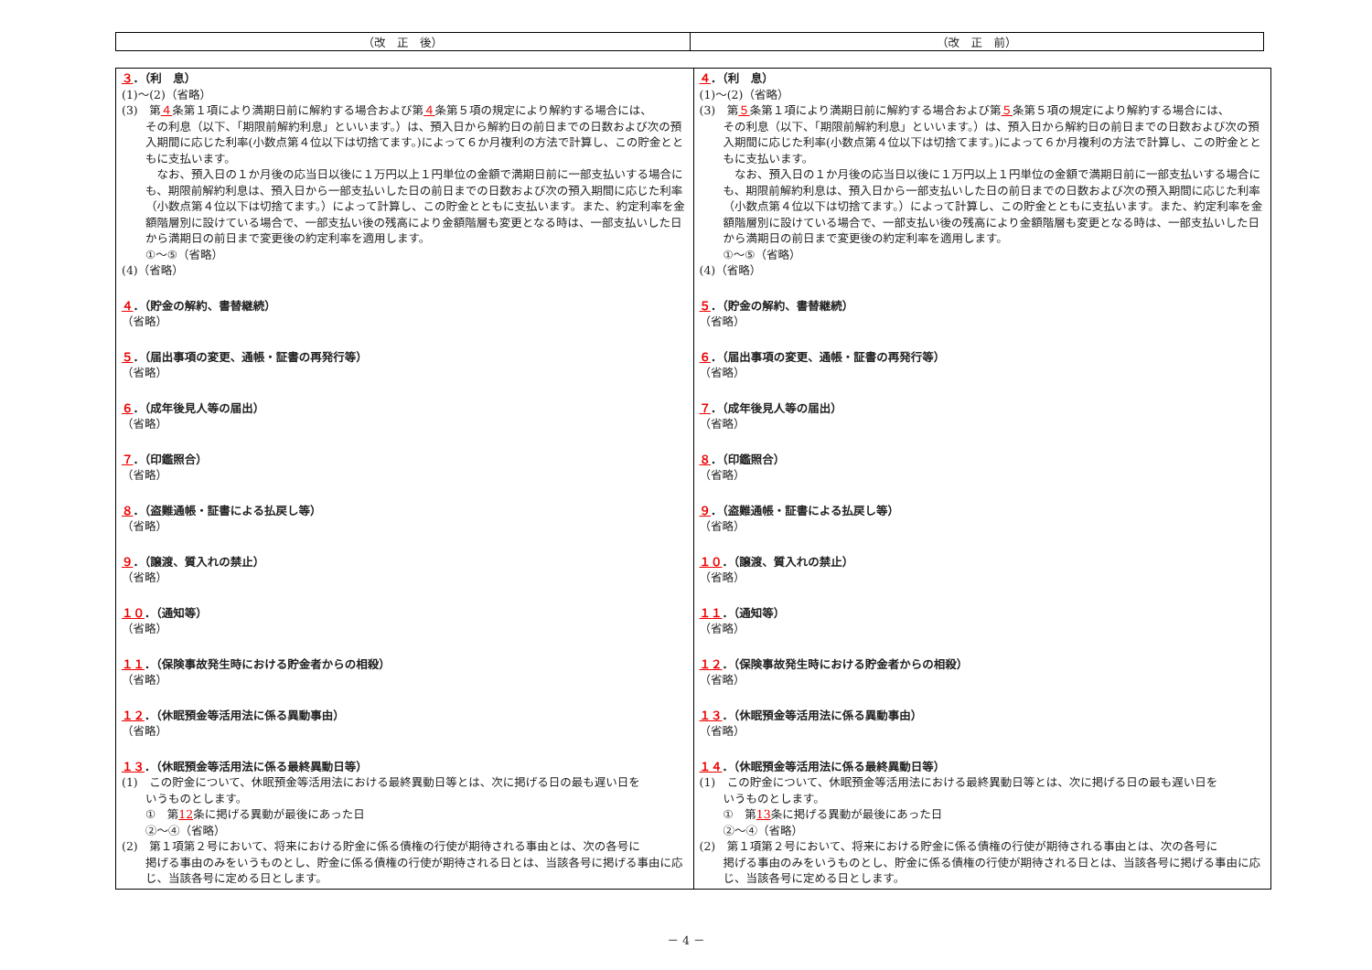| （改 正 後） | （改 正 前） |
| ３ ．（利 息） (1)～(2)（省略） (3) 第 ４ 条第１項により満期日前に解約する場合および第 ４ 条第５項の規定により解約する場合には、 その利息（以下、「期限前解約利息」といいます。）は、預入日から解約日の前日までの日数および次の預入期間に応じた利率(小数点第４位以下は切捨てます。)によって６か月複利の方法で計算し、この貯金とともに支払います。 なお、預入日の１か月後の応当日以後に１万円以上１円単位の金額で満期日前に一部支払いする場合にも、期限前解約利息は、預入日から一部支払いした日の前日までの日数および次の預入期間に応じた利率（小数点第４位以下は切捨てます。）によって計算し、この貯金とともに支払います。また、約定利率を金額階層別に設けている場合で、一部支払い後の残高により金額階層も変更となる時は、一部支払いした日から満期日の前日まで変更後の約定利率を適用します。 ①～⑤（省略） (4)（省略） ４ ．（貯金の解約、書替継続） （省略） ５ ．（届出事項の変更、通帳・証書の再発行等） （省略） ６ ．（成年後見人等の届出） （省略） ７ ．（印鑑照合） （省略） ８ ．（盗難通帳・証書による払戻し等） （省略） ９ ．（譲渡、質入れの禁止） （省略） １０ ．（通知等） （省略） １１ ．（保険事故発生時における貯金者からの相殺） （省略） １２ ．（休眠預金等活用法に係る異動事由） （省略） １３ ．（休眠預金等活用法に係る最終異動日等） (1) この貯金について、休眠預金等活用法における最終異動日等とは、次に掲げる日の最も遅い日を いうものとします。 ① 第 12 条に掲げる異動が最後にあった日 ②～④（省略） (2) 第１項第２号において、将来における貯金に係る債権の行使が期待される事由とは、次の各号に 掲げる事由のみをいうものとし、貯金に係る債権の行使が期待される日とは、当該各号に掲げる事由に応じ、当該各号に定める日とします。 | ４ ．（利 息） (1)～(2)（省略） (3) 第 ５ 条第１項により満期日前に解約する場合および第 ５ 条第５項の規定により解約する場合には、 その利息（以下、「期限前解約利息」といいます。）は、預入日から解約日の前日までの日数および次の預入期間に応じた利率(小数点第４位以下は切捨てます。)によって６か月複利の方法で計算し、この貯金とともに支払います。 なお、預入日の１か月後の応当日以後に１万円以上１円単位の金額で満期日前に一部支払いする場合にも、期限前解約利息は、預入日から一部支払いした日の前日までの日数および次の預入期間に応じた利率（小数点第４位以下は切捨てます。）によって計算し、この貯金とともに支払います。また、約定利率を金額階層別に設けている場合で、一部支払い後の残高により金額階層も変更となる時は、一部支払いした日から満期日の前日まで変更後の約定利率を適用します。 ①～⑤（省略） (4)（省略） ５ ．（貯金の解約、書替継続） （省略） ６ ．（届出事項の変更、通帳・証書の再発行等） （省略） ７ ．（成年後見人等の届出） （省略） ８ ．（印鑑照合） （省略） ９ ．（盗難通帳・証書による払戻し等） （省略） １０ ．（譲渡、質入れの禁止） （省略） １１ ．（通知等） （省略） １２ ．（保険事故発生時における貯金者からの相殺） （省略） １３ ．（休眠預金等活用法に係る異動事由） （省略） １４ ．（休眠預金等活用法に係る最終異動日等） (1) この貯金について、休眠預金等活用法における最終異動日等とは、次に掲げる日の最も遅い日を いうものとします。 ① 第 13 条に掲げる異動が最後にあった日 ②～④（省略） (2) 第１項第２号において、将来における貯金に係る債権の行使が期待される事由とは、次の各号に 掲げる事由のみをいうものとし、貯金に係る債権の行使が期待される日とは、当該各号に掲げる事由に応じ、当該各号に定める日とします。 |
－ 4 －